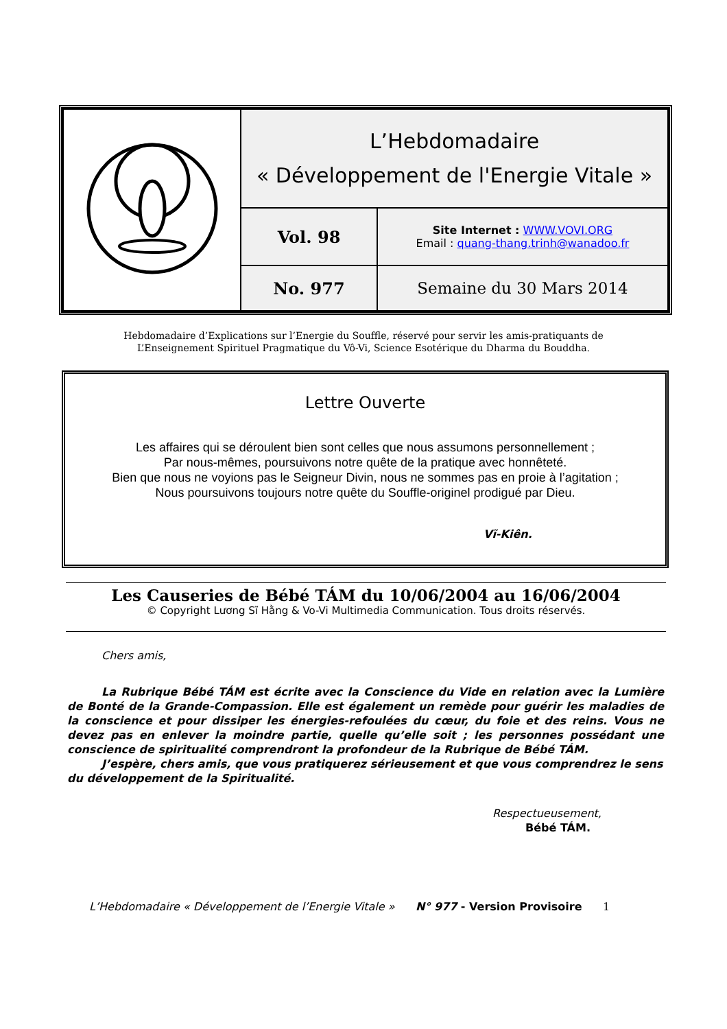| | L’Hebdomadaire « Développement de l'Energie Vitale » | |
| | Vol. 98 | Site Internet : WWW.VOVI.ORG Email : quang-thang.trinh@wanadoo.fr |
| | No. 977 | Semaine du 30 Mars 2014 |
Hebdomadaire d’Explications sur l’Energie du Souffle, réservé pour servir les amis-pratiquants de
L’Enseignement Spirituel Pragmatique du Vô-Vi, Science Esotérique du Dharma du Bouddha.
Lettre Ouverte
Les affaires qui se déroulent bien sont celles que nous assumons personnellement ;
Par nous-mêmes, poursuivons notre quête de la pratique avec honnêteté.
Bien que nous ne voyions pas le Seigneur Divin, nous ne sommes pas en proie à l’agitation ;
Nous poursuivons toujours notre quête du Souffle-originel prodigué par Dieu.
Vĩ-Kiên.
Les Causeries de Bébé TÁM du 10/06/2004 au 16/06/2004
© Copyright Lương Sĩ Hằng & Vo-Vi Multimedia Communication. Tous droits réservés.
Chers amis,
La Rubrique Bébé TÁM est écrite avec la Conscience du Vide en relation avec la Lumière de Bonté de la Grande-Compassion. Elle est également un remède pour guérir les maladies de la conscience et pour dissiper les énergies-refoulées du cœur, du foie et des reins. Vous ne devez pas en enlever la moindre partie, quelle qu’elle soit ; les personnes possédant une conscience de spiritualité comprendront la profondeur de la Rubrique de Bébé TÁM.
J’espère, chers amis, que vous pratiquerez sérieusement et que vous comprendrez le sens du développement de la Spiritualité.
Respectueusement,
Bébé TÁM.
L’Hebdomadaire « Développement de l’Energie Vitale » N° 977 - Version Provisoire 1